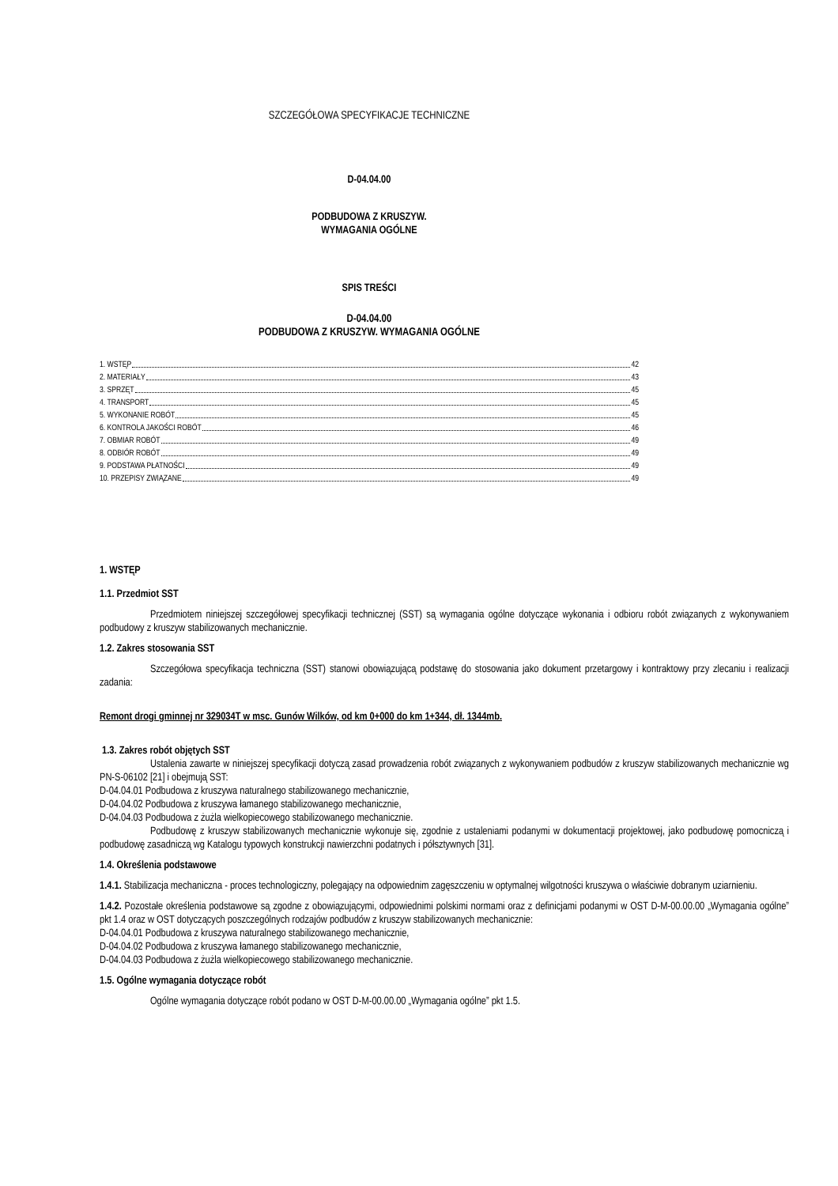SZCZEGÓŁOWA SPECYFIKACJE TECHNICZNE
D-04.04.00
PODBUDOWA Z KRUSZYW.
WYMAGANIA OGÓLNE
SPIS TREŚCI
D-04.04.00
PODBUDOWA Z KRUSZYW. WYMAGANIA OGÓLNE
1. WSTĘP 42
2. MATERIAŁY 43
3. SPRZĘT 45
4. TRANSPORT 45
5. WYKONANIE ROBÓT 45
6. KONTROLA JAKOŚCI ROBÓT 46
7. OBMIAR ROBÓT 49
8. ODBIÓR ROBÓT 49
9. PODSTAWA PŁATNOŚCI 49
10. PRZEPISY ZWIĄZANE 49
1. WSTĘP
1.1. Przedmiot SST
Przedmiotem niniejszej szczegółowej specyfikacji technicznej (SST) są wymagania ogólne dotyczące wykonania i odbioru robót związanych z wykonywaniem podbudowy z kruszyw stabilizowanych mechanicznie.
1.2. Zakres stosowania SST
Szczegółowa specyfikacja techniczna (SST) stanowi obowiązującą podstawę do stosowania jako dokument przetargowy i kontraktowy przy zlecaniu i realizacji zadania:
Remont drogi gminnej nr 329034T w msc. Gunów Wilków, od km 0+000 do km 1+344, dł. 1344mb.
1.3. Zakres robót objętych SST
Ustalenia zawarte w niniejszej specyfikacji dotyczą zasad prowadzenia robót związanych z wykonywaniem podbudów z kruszyw stabilizowanych mechanicznie wg PN-S-06102 [21] i obejmują SST:
D-04.04.01 Podbudowa z kruszywa naturalnego stabilizowanego mechanicznie,
D-04.04.02 Podbudowa z kruszywa łamanego stabilizowanego mechanicznie,
D-04.04.03 Podbudowa z żużla wielkopiecowego stabilizowanego mechanicznie.
Podbudowę z kruszyw stabilizowanych mechanicznie wykonuje się, zgodnie z ustaleniami podanymi w dokumentacji projektowej, jako podbudowę pomocniczą i podbudowę zasadniczą wg Katalogu typowych konstrukcji nawierzchni podatnych i półsztywnych [31].
1.4. Określenia podstawowe
1.4.1. Stabilizacja mechaniczna - proces technologiczny, polegający na odpowiednim zagęszczeniu w optymalnej wilgotności kruszywa o właściwie dobranym uziarnieniu.
1.4.2. Pozostałe określenia podstawowe są zgodne z obowiązującymi, odpowiednimi polskimi normami oraz z definicjami podanymi w OST D-M-00.00.00 „Wymagania ogólne” pkt 1.4 oraz w OST dotyczących poszczególnych rodzajów podbudów z kruszyw stabilizowanych mechanicznie:
D-04.04.01 Podbudowa z kruszywa naturalnego stabilizowanego mechanicznie,
D-04.04.02 Podbudowa z kruszywa łamanego stabilizowanego mechanicznie,
D-04.04.03 Podbudowa z żużla wielkopiecowego stabilizowanego mechanicznie.
1.5. Ogólne wymagania dotyczące robót
Ogólne wymagania dotyczące robót podano w OST D-M-00.00.00 „Wymagania ogólne” pkt 1.5.